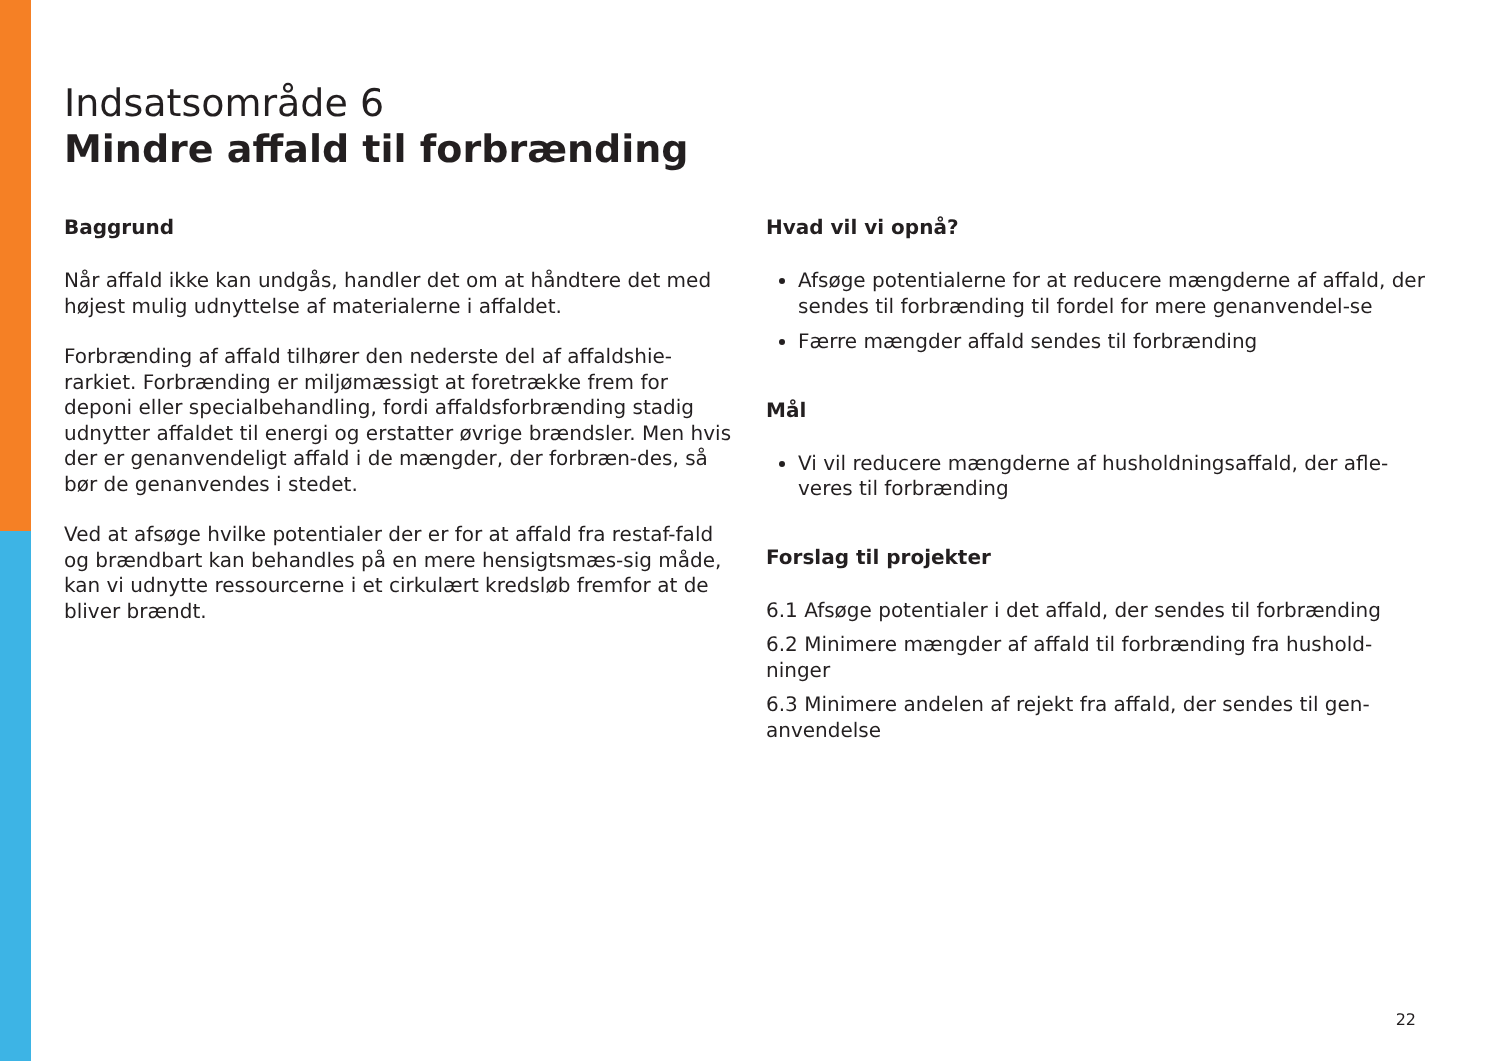Indsatsområde 6
Mindre affald til forbrænding
Baggrund
Når affald ikke kan undgås, handler det om at håndtere det med højest mulig udnyttelse af materialerne i affaldet.
Forbrænding af affald tilhører den nederste del af affaldshie-rarkiet. Forbrænding er miljømæssigt at foretrække frem for deponi eller specialbehandling, fordi affaldsforbrænding stadig udnytter affaldet til energi og erstatter øvrige brændsler. Men hvis der er genanvendeligt affald i de mængder, der forbræn-des, så bør de genanvendes i stedet.
Ved at afsøge hvilke potentialer der er for at affald fra restaf-fald og brændbart kan behandles på en mere hensigtsmæs-sig måde, kan vi udnytte ressourcerne i et cirkulært kredsløb fremfor at de bliver brændt.
Hvad vil vi opnå?
Afsøge potentialerne for at reducere mængderne af affald, der sendes til forbrænding til fordel for mere genanvendel-se
Færre mængder affald sendes til forbrænding
Mål
Vi vil reducere mængderne af husholdningsaffald, der afle-veres til forbrænding
Forslag til projekter
6.1 Afsøge potentialer i det affald, der sendes til forbrænding
6.2 Minimere mængder af affald til forbrænding fra hushold-ninger
6.3 Minimere andelen af rejekt fra affald, der sendes til gen-anvendelse
22